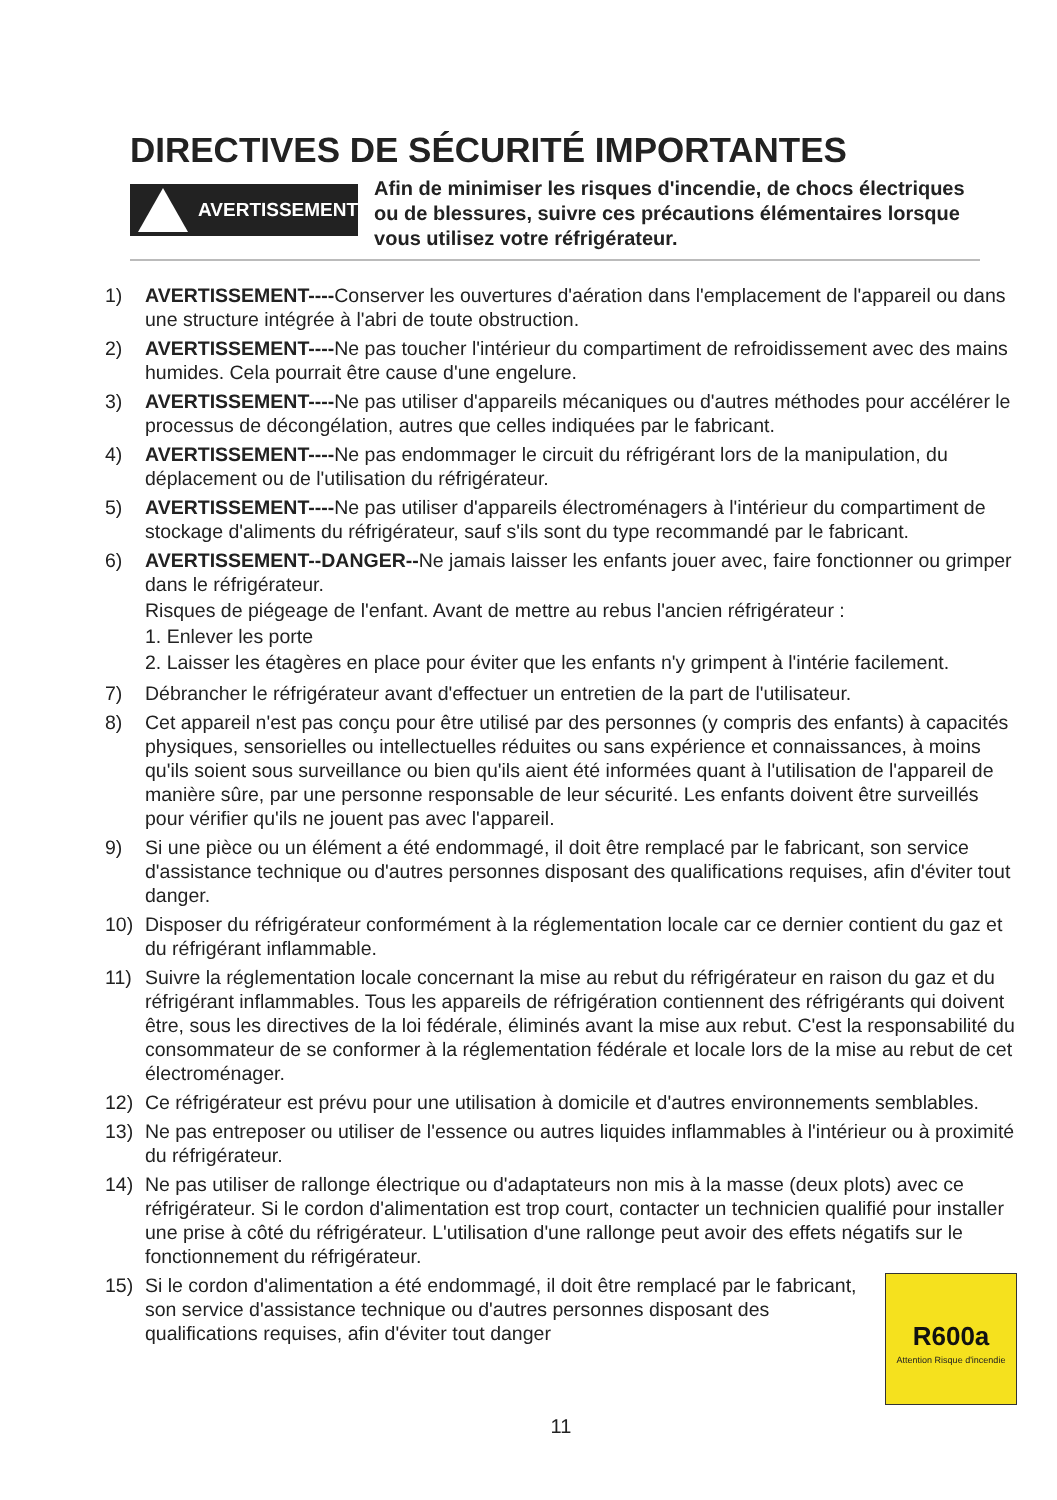DIRECTIVES DE SÉCURITÉ IMPORTANTES
AVERTISSEMENT
Afin de minimiser les risques d'incendie, de chocs électriques ou de blessures, suivre ces précautions élémentaires lorsque vous utilisez votre réfrigérateur.
1) AVERTISSEMENT----Conserver les ouvertures d'aération dans l'emplacement de l'appareil ou dans une structure intégrée à l'abri de toute obstruction.
2) AVERTISSEMENT----Ne pas toucher l'intérieur du compartiment de refroidissement avec des mains humides. Cela pourrait être cause d'une engelure.
3) AVERTISSEMENT----Ne pas utiliser d'appareils mécaniques ou d'autres méthodes pour accélérer le processus de décongélation, autres que celles indiquées par le fabricant.
4) AVERTISSEMENT----Ne pas endommager le circuit du réfrigérant lors de la manipulation, du déplacement ou de l'utilisation du réfrigérateur.
5) AVERTISSEMENT----Ne pas utiliser d'appareils électroménagers à l'intérieur du compartiment de stockage d'aliments du réfrigérateur, sauf s'ils sont du type recommandé par le fabricant.
6) AVERTISSEMENT--DANGER--Ne jamais laisser les enfants jouer avec, faire fonctionner ou grimper dans le réfrigérateur.
Risques de piégeage de l'enfant. Avant de mettre au rebus l'ancien réfrigérateur :
1. Enlever les porte
2. Laisser les étagères en place pour éviter que les enfants n'y grimpent à l'intérie facilement.
7) Débrancher le réfrigérateur avant d'effectuer un entretien de la part de l'utilisateur.
8) Cet appareil n'est pas conçu pour être utilisé par des personnes (y compris des enfants) à capacités physiques, sensorielles ou intellectuelles réduites ou sans expérience et connaissances, à moins qu'ils soient sous surveillance ou bien qu'ils aient été informées quant à l'utilisation de l'appareil de manière sûre, par une personne responsable de leur sécurité. Les enfants doivent être surveillés pour vérifier qu'ils ne jouent pas avec l'appareil.
9) Si une pièce ou un élément a été endommagé, il doit être remplacé par le fabricant, son service d'assistance technique ou d'autres personnes disposant des qualifications requises, afin d'éviter tout danger.
10) Disposer du réfrigérateur conformément à la réglementation locale car ce dernier contient du gaz et du réfrigérant inflammable.
11) Suivre la réglementation locale concernant la mise au rebut du réfrigérateur en raison du gaz et du réfrigérant inflammables. Tous les appareils de réfrigération contiennent des réfrigérants qui doivent être, sous les directives de la loi fédérale, éliminés avant la mise aux rebut. C'est la responsabilité du consommateur de se conformer à la réglementation fédérale et locale lors de la mise au rebut de cet électroménager.
12) Ce réfrigérateur est prévu pour une utilisation à domicile et d'autres environnements semblables.
13) Ne pas entreposer ou utiliser de l'essence ou autres liquides inflammables à l'intérieur ou à proximité du réfrigérateur.
14) Ne pas utiliser de rallonge électrique ou d'adaptateurs non mis à la masse (deux plots) avec ce réfrigérateur. Si le cordon d'alimentation est trop court, contacter un technicien qualifié pour installer une prise à côté du réfrigérateur. L'utilisation d'une rallonge peut avoir des effets négatifs sur le fonctionnement du réfrigérateur.
15)
R600a
Attention Risque d'incendie
Si le cordon d'alimentation a été endommagé, il doit être remplacé par le fabricant, son service d'assistance technique ou d'autres personnes disposant des qualifications requises, afin d'éviter tout danger
11